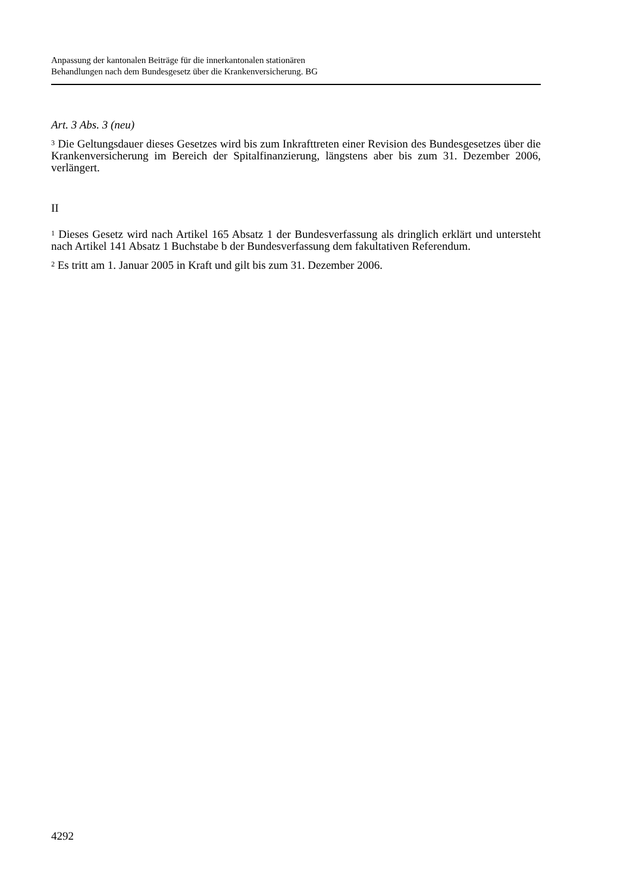Anpassung der kantonalen Beiträge für die innerkantonalen stationären
Behandlungen nach dem Bundesgesetz über die Krankenversicherung. BG
Art. 3 Abs. 3 (neu)
<sup>3</sup> Die Geltungsdauer dieses Gesetzes wird bis zum Inkrafttreten einer Revision des Bundesgesetzes über die Krankenversicherung im Bereich der Spitalfinanzierung, längstens aber bis zum 31. Dezember 2006, verlängert.
II
<sup>1</sup> Dieses Gesetz wird nach Artikel 165 Absatz 1 der Bundesverfassung als dringlich erklärt und untersteht nach Artikel 141 Absatz 1 Buchstabe b der Bundesverfassung dem fakultativen Referendum.
<sup>2</sup> Es tritt am 1. Januar 2005 in Kraft und gilt bis zum 31. Dezember 2006.
4292